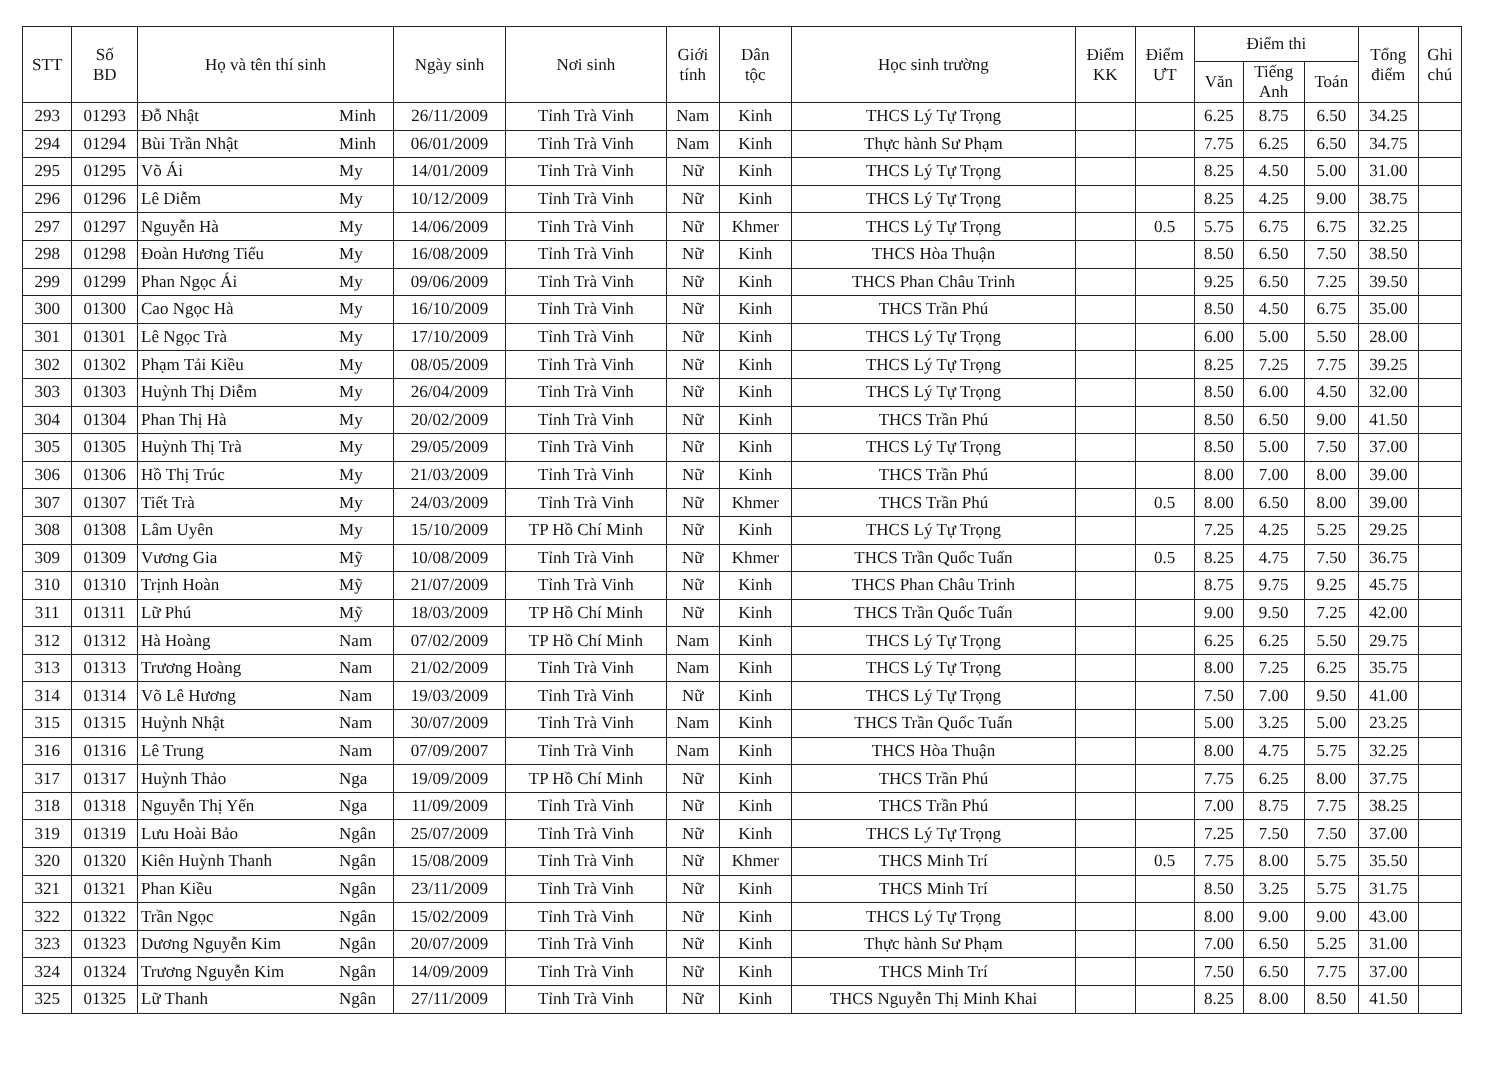| STT | Số BD | Họ và tên thí sinh | | Ngày sinh | Nơi sinh | Giới tính | Dân tộc | Học sinh trường | Điểm KK | Điểm ƯT | Điểm thi | | | Tổng điểm | Ghi chú |
| --- | --- | --- | --- | --- | --- | --- | --- | --- | --- | --- | --- | --- | --- | --- | --- |
| | | | | | | | | | | | Văn | Tiếng Anh | Toán | | |
| 293 | 01293 | Đỗ Nhật | Minh | 26/11/2009 | Tỉnh Trà Vinh | Nam | Kinh | THCS Lý Tự Trọng | | | 6.25 | 8.75 | 6.50 | 34.25 | |
| 294 | 01294 | Bùi Trần Nhật | Minh | 06/01/2009 | Tỉnh Trà Vinh | Nam | Kinh | Thực hành Sư Phạm | | | 7.75 | 6.25 | 6.50 | 34.75 | |
| 295 | 01295 | Võ Ái | My | 14/01/2009 | Tỉnh Trà Vinh | Nữ | Kinh | THCS Lý Tự Trọng | | | 8.25 | 4.50 | 5.00 | 31.00 | |
| 296 | 01296 | Lê Diễm | My | 10/12/2009 | Tỉnh Trà Vinh | Nữ | Kinh | THCS Lý Tự Trọng | | | 8.25 | 4.25 | 9.00 | 38.75 | |
| 297 | 01297 | Nguyễn Hà | My | 14/06/2009 | Tỉnh Trà Vinh | Nữ | Khmer | THCS Lý Tự Trọng | | 0.5 | 5.75 | 6.75 | 6.75 | 32.25 | |
| 298 | 01298 | Đoàn Hương Tiểu | My | 16/08/2009 | Tỉnh Trà Vinh | Nữ | Kinh | THCS Hòa Thuận | | | 8.50 | 6.50 | 7.50 | 38.50 | |
| 299 | 01299 | Phan Ngọc Ái | My | 09/06/2009 | Tỉnh Trà Vinh | Nữ | Kinh | THCS Phan Châu Trinh | | | 9.25 | 6.50 | 7.25 | 39.50 | |
| 300 | 01300 | Cao Ngọc Hà | My | 16/10/2009 | Tỉnh Trà Vinh | Nữ | Kinh | THCS Trần Phú | | | 8.50 | 4.50 | 6.75 | 35.00 | |
| 301 | 01301 | Lê Ngọc Trà | My | 17/10/2009 | Tỉnh Trà Vinh | Nữ | Kinh | THCS Lý Tự Trọng | | | 6.00 | 5.00 | 5.50 | 28.00 | |
| 302 | 01302 | Phạm Tải Kiều | My | 08/05/2009 | Tỉnh Trà Vinh | Nữ | Kinh | THCS Lý Tự Trọng | | | 8.25 | 7.25 | 7.75 | 39.25 | |
| 303 | 01303 | Huỳnh Thị Diễm | My | 26/04/2009 | Tỉnh Trà Vinh | Nữ | Kinh | THCS Lý Tự Trọng | | | 8.50 | 6.00 | 4.50 | 32.00 | |
| 304 | 01304 | Phan Thị Hà | My | 20/02/2009 | Tỉnh Trà Vinh | Nữ | Kinh | THCS Trần Phú | | | 8.50 | 6.50 | 9.00 | 41.50 | |
| 305 | 01305 | Huỳnh Thị Trà | My | 29/05/2009 | Tỉnh Trà Vinh | Nữ | Kinh | THCS Lý Tự Trọng | | | 8.50 | 5.00 | 7.50 | 37.00 | |
| 306 | 01306 | Hồ Thị Trúc | My | 21/03/2009 | Tỉnh Trà Vinh | Nữ | Kinh | THCS Trần Phú | | | 8.00 | 7.00 | 8.00 | 39.00 | |
| 307 | 01307 | Tiết Trà | My | 24/03/2009 | Tỉnh Trà Vinh | Nữ | Khmer | THCS Trần Phú | | 0.5 | 8.00 | 6.50 | 8.00 | 39.00 | |
| 308 | 01308 | Lâm Uyên | My | 15/10/2009 | TP Hồ Chí Minh | Nữ | Kinh | THCS Lý Tự Trọng | | | 7.25 | 4.25 | 5.25 | 29.25 | |
| 309 | 01309 | Vương Gia | Mỹ | 10/08/2009 | Tỉnh Trà Vinh | Nữ | Khmer | THCS Trần Quốc Tuấn | | 0.5 | 8.25 | 4.75 | 7.50 | 36.75 | |
| 310 | 01310 | Trịnh Hoàn | Mỹ | 21/07/2009 | Tỉnh Trà Vinh | Nữ | Kinh | THCS Phan Châu Trinh | | | 8.75 | 9.75 | 9.25 | 45.75 | |
| 311 | 01311 | Lữ Phú | Mỹ | 18/03/2009 | TP Hồ Chí Minh | Nữ | Kinh | THCS Trần Quốc Tuấn | | | 9.00 | 9.50 | 7.25 | 42.00 | |
| 312 | 01312 | Hà Hoàng | Nam | 07/02/2009 | TP Hồ Chí Minh | Nam | Kinh | THCS Lý Tự Trọng | | | 6.25 | 6.25 | 5.50 | 29.75 | |
| 313 | 01313 | Trương Hoàng | Nam | 21/02/2009 | Tỉnh Trà Vinh | Nam | Kinh | THCS Lý Tự Trọng | | | 8.00 | 7.25 | 6.25 | 35.75 | |
| 314 | 01314 | Võ Lê Hương | Nam | 19/03/2009 | Tỉnh Trà Vinh | Nữ | Kinh | THCS Lý Tự Trọng | | | 7.50 | 7.00 | 9.50 | 41.00 | |
| 315 | 01315 | Huỳnh Nhật | Nam | 30/07/2009 | Tỉnh Trà Vinh | Nam | Kinh | THCS Trần Quốc Tuấn | | | 5.00 | 3.25 | 5.00 | 23.25 | |
| 316 | 01316 | Lê Trung | Nam | 07/09/2007 | Tỉnh Trà Vinh | Nam | Kinh | THCS Hòa Thuận | | | 8.00 | 4.75 | 5.75 | 32.25 | |
| 317 | 01317 | Huỳnh Thảo | Nga | 19/09/2009 | TP Hồ Chí Minh | Nữ | Kinh | THCS Trần Phú | | | 7.75 | 6.25 | 8.00 | 37.75 | |
| 318 | 01318 | Nguyễn Thị Yến | Nga | 11/09/2009 | Tỉnh Trà Vinh | Nữ | Kinh | THCS Trần Phú | | | 7.00 | 8.75 | 7.75 | 38.25 | |
| 319 | 01319 | Lưu Hoài Bảo | Ngân | 25/07/2009 | Tỉnh Trà Vinh | Nữ | Kinh | THCS Lý Tự Trọng | | | 7.25 | 7.50 | 7.50 | 37.00 | |
| 320 | 01320 | Kiên Huỳnh Thanh | Ngân | 15/08/2009 | Tỉnh Trà Vinh | Nữ | Khmer | THCS Minh Trí | | 0.5 | 7.75 | 8.00 | 5.75 | 35.50 | |
| 321 | 01321 | Phan Kiều | Ngân | 23/11/2009 | Tỉnh Trà Vinh | Nữ | Kinh | THCS Minh Trí | | | 8.50 | 3.25 | 5.75 | 31.75 | |
| 322 | 01322 | Trần Ngọc | Ngân | 15/02/2009 | Tỉnh Trà Vinh | Nữ | Kinh | THCS Lý Tự Trọng | | | 8.00 | 9.00 | 9.00 | 43.00 | |
| 323 | 01323 | Dương Nguyễn Kim | Ngân | 20/07/2009 | Tỉnh Trà Vinh | Nữ | Kinh | Thực hành Sư Phạm | | | 7.00 | 6.50 | 5.25 | 31.00 | |
| 324 | 01324 | Trương Nguyễn Kim | Ngân | 14/09/2009 | Tỉnh Trà Vinh | Nữ | Kinh | THCS Minh Trí | | | 7.50 | 6.50 | 7.75 | 37.00 | |
| 325 | 01325 | Lữ Thanh | Ngân | 27/11/2009 | Tỉnh Trà Vinh | Nữ | Kinh | THCS Nguyễn Thị Minh Khai | | | 8.25 | 8.00 | 8.50 | 41.50 | |